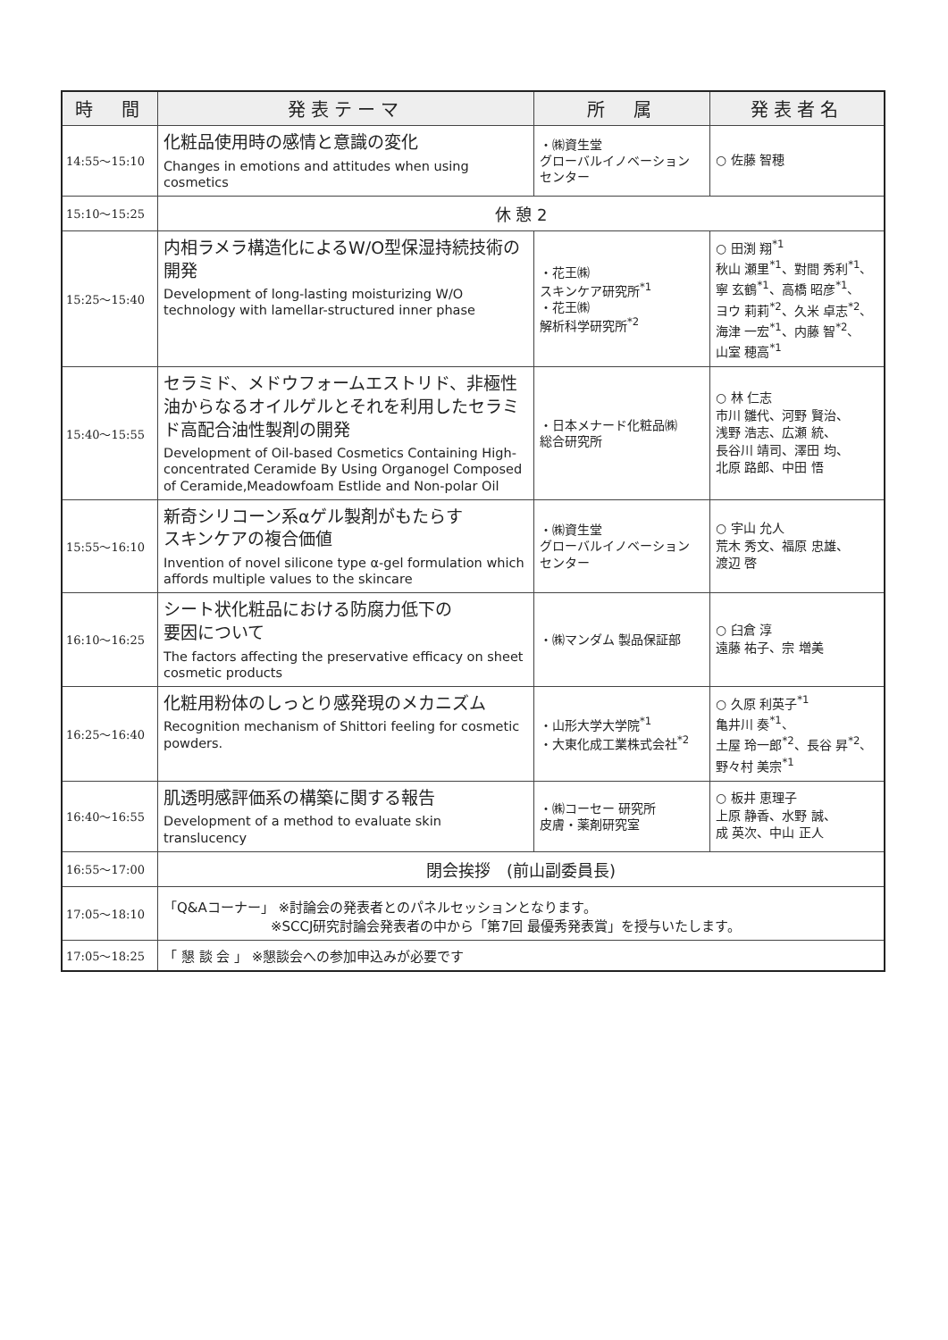| 時 間 | 発表テーマ | 所 属 | 発表者名 |
| --- | --- | --- | --- |
| 14:55～15:10 | 化粧品使用時の感情と意識の変化 Changes in emotions and attitudes when using cosmetics | ・㈱資生堂 グローバルイノベーション センター | ○ 佐藤 智穂 |
| 15:10～15:25 | 休 憩 2 | | |
| 15:25～15:40 | 内相ラメラ構造化によるW/O型保湿持続技術の開発 Development of long-lasting moisturizing W/O technology with lamellar-structured inner phase | ・花王㈱ スキンケア研究所<sup>*1</sup> ・花王㈱ 解析科学研究所<sup>*2</sup> | ○ 田渕 翔<sup>*1</sup> 秋山 瀬里<sup>*1</sup>、對間 秀利<sup>*1</sup>、 寧 玄鶴<sup>*1</sup>、高橋 昭彦<sup>*1</sup>、 ヨウ 莉莉<sup>*2</sup>、久米 卓志<sup>*2</sup>、 海津 一宏<sup>*1</sup>、内藤 智<sup>*2</sup>、 山室 穂高<sup>*1</sup> |
| 15:40～15:55 | セラミド、メドウフォームエストリド、非極性油からなるオイルゲルとそれを利用したセラミド高配合油性製剤の開発 Development of Oil-based Cosmetics Containing High-concentrated Ceramide By Using Organogel Composed of Ceramide,Meadowfoam Estlide and Non-polar Oil | ・日本メナード化粧品㈱ 総合研究所 | ○ 林 仁志 市川 雛代、河野 賢治、 浅野 浩志、広瀬 統、 長谷川 靖司、澤田 均、 北原 路郎、中田 悟 |
| 15:55～16:10 | 新奇シリコーン系αゲル製剤がもたらす スキンケアの複合価値 Invention of novel silicone type α-gel formulation which affords multiple values to the skincare | ・㈱資生堂 グローバルイノベーション センター | ○ 宇山 允人 荒木 秀文、福原 忠雄、 渡辺 啓 |
| 16:10～16:25 | シート状化粧品における防腐力低下の 要因について The factors affecting the preservative efficacy on sheet cosmetic products | ・㈱マンダム 製品保証部 | ○ 臼倉 淳 遠藤 祐子、宗 増美 |
| 16:25～16:40 | 化粧用粉体のしっとり感発現のメカニズム Recognition mechanism of Shittori feeling for cosmetic powders. | ・山形大学大学院<sup>*1</sup> ・大東化成工業株式会社<sup>*2</sup> | ○ 久原 利英子<sup>*1</sup> 亀井川 奏<sup>*1</sup>、 土屋 玲一郎<sup>*2</sup>、長谷 昇<sup>*2</sup>、 野々村 美宗<sup>*1</sup> |
| 16:40～16:55 | 肌透明感評価系の構築に関する報告 Development of a method to evaluate skin translucency | ・㈱コーセー 研究所 皮膚・薬剤研究室 | ○ 板井 恵理子 上原 静香、水野 誠、 成 英次、中山 正人 |
| 16:55～17:00 | 閉会挨拶 (前山副委員長) | | |
| 17:05～18:10 | 「Q&Aコーナー」 ※討論会の発表者とのパネルセッションとなります。 ※SCCJ研究討論会発表者の中から「第7回 最優秀発表賞」を授与いたします。 | | |
| 17:05～18:25 | 「 懇 談 会 」 ※懇談会への参加申込みが必要です | | |